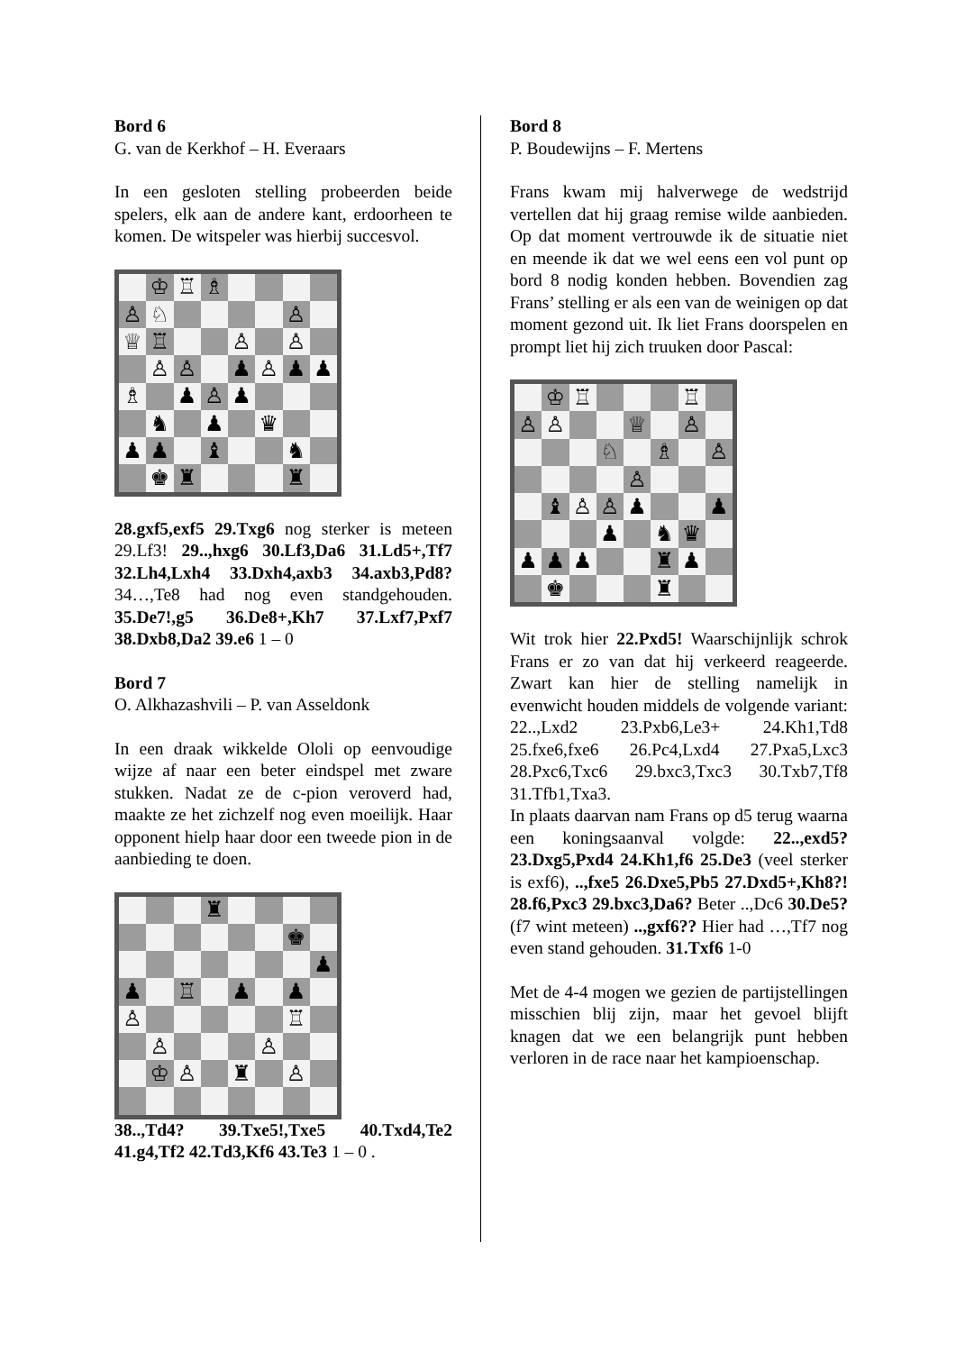Bord 6
G. van de Kerkhof – H. Everaars
In een gesloten stelling probeerden beide spelers, elk aan de andere kant, erdoorheen te komen. De witspeler was hierbij succesvol.
♔ ♖ ♗ ♙ ♘ ♙ ♕ ♖ ♙ ♙ ♙ ♙ ♟ ♙ ♟ ♟ ♗ ♟ ♙ ♟ ♞ ♟ ♛ ♟ ♟ ♝ ♞ ♚ ♜ ♜
28.gxf5,exf5 29.Txg6 nog sterker is meteen 29.Lf3! 29..,hxg6 30.Lf3,Da6 31.Ld5+,Tf7 32.Lh4,Lxh4 33.Dxh4,axb3 34.axb3,Pd8? 34…,Te8 had nog even standgehouden. 35.De7!,g5 36.De8+,Kh7 37.Lxf7,Pxf7 38.Dxb8,Da2 39.e6 1 – 0
Bord 7
O. Alkhazashvili – P. van Asseldonk
In een draak wikkelde Ololi op eenvoudige wijze af naar een beter eindspel met zware stukken. Nadat ze de c-pion veroverd had, maakte ze het zichzelf nog even moeilijk. Haar opponent hielp haar door een tweede pion in de aanbieding te doen.
♜ ♚ ♟ ♟ ♖ ♟ ♟ ♙ ♖ ♙ ♙ ♔ ♙ ♜ ♙
38..,Td4? 39.Txe5!,Txe5 40.Txd4,Te2 41.g4,Tf2 42.Td3,Kf6 43.Te3 1 – 0 .
Bord 8
P. Boudewijns – F. Mertens
Frans kwam mij halverwege de wedstrijd vertellen dat hij graag remise wilde aanbieden. Op dat moment vertrouwde ik de situatie niet en meende ik dat we wel eens een vol punt op bord 8 nodig konden hebben. Bovendien zag Frans’ stelling er als een van de weinigen op dat moment gezond uit. Ik liet Frans doorspelen en prompt liet hij zich truuken door Pascal:
♔ ♖ ♖ ♙ ♙ ♕ ♙ ♘ ♗ ♙ ♙ ♝ ♙ ♙ ♟ ♟ ♟ ♞ ♛ ♟ ♟ ♟ ♜ ♟ ♚ ♜
Wit trok hier 22.Pxd5! Waarschijnlijk schrok Frans er zo van dat hij verkeerd reageerde. Zwart kan hier de stelling namelijk in evenwicht houden middels de volgende variant: 22..,Lxd2 23.Pxb6,Le3+ 24.Kh1,Td8 25.fxe6,fxe6 26.Pc4,Lxd4 27.Pxa5,Lxc3 28.Pxc6,Txc6 29.bxc3,Txc3 30.Txb7,Tf8 31.Tfb1,Txa3.
In plaats daarvan nam Frans op d5 terug waarna een koningsaanval volgde: 22..,exd5? 23.Dxg5,Pxd4 24.Kh1,f6 25.De3 (veel sterker is exf6), ..,fxe5 26.Dxe5,Pb5 27.Dxd5+,Kh8?! 28.f6,Pxc3 29.bxc3,Da6? Beter ..,Dc6 30.De5? (f7 wint meteen) ..,gxf6?? Hier had …,Tf7 nog even stand gehouden. 31.Txf6 1-0
Met de 4-4 mogen we gezien de partijstellingen misschien blij zijn, maar het gevoel blijft knagen dat we een belangrijk punt hebben verloren in de race naar het kampioenschap.